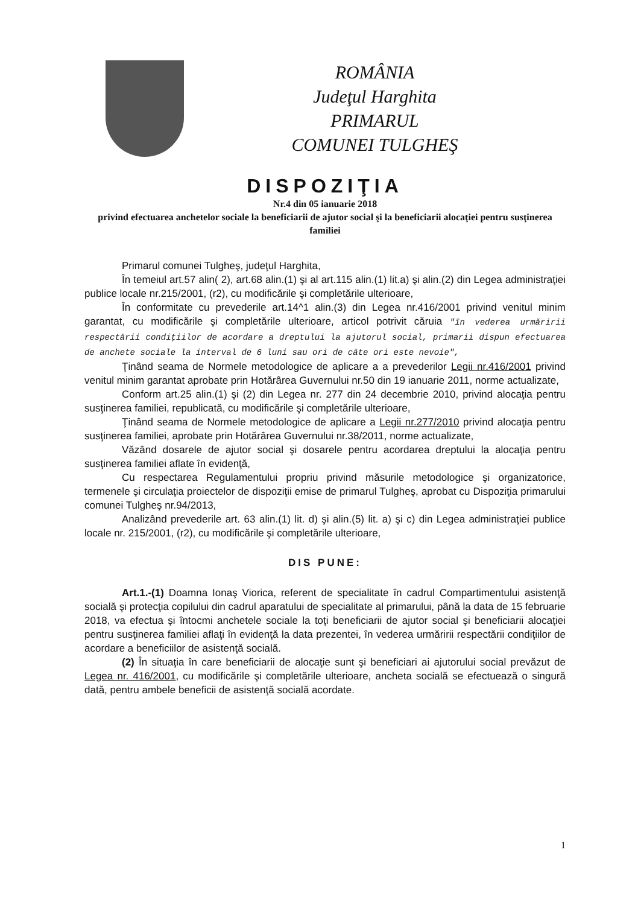ROMÂNIA
Judeţul Harghita
PRIMARUL
COMUNEI TULGHEŞ
DISPOZIŢIA
Nr.4 din 05 ianuarie 2018
privind efectuarea anchetelor sociale la beneficiarii de ajutor social şi la beneficiarii alocaţiei pentru susţinerea familiei
Primarul comunei Tulgheş, judeţul Harghita,
În temeiul art.57 alin( 2), art.68 alin.(1) şi al art.115 alin.(1) lit.a) şi alin.(2) din Legea administraţiei publice locale nr.215/2001, (r2), cu modificările şi completările ulterioare,
În conformitate cu prevederile art.14^1 alin.(3) din Legea nr.416/2001 privind venitul minim garantat, cu modificările şi completările ulterioare, articol potrivit căruia "în vederea urmăririi respectării condiţiilor de acordare a dreptului la ajutorul social, primarii dispun efectuarea de anchete sociale la interval de 6 luni sau ori de câte ori este nevoie",
Ţinând seama de Normele metodologice de aplicare a a prevederilor Legii nr.416/2001 privind venitul minim garantat aprobate prin Hotărârea Guvernului nr.50 din 19 ianuarie 2011, norme actualizate,
Conform art.25 alin.(1) şi (2) din Legea nr. 277 din 24 decembrie 2010, privind alocaţia pentru susţinerea familiei, republicată, cu modificările şi completările ulterioare,
Ţinând seama de Normele metodologice de aplicare a Legii nr.277/2010 privind alocaţia pentru susţinerea familiei, aprobate prin Hotărârea Guvernului nr.38/2011, norme actualizate,
Văzând dosarele de ajutor social şi dosarele pentru acordarea dreptului la alocaţia pentru susţinerea familiei aflate în evidenţă,
Cu respectarea Regulamentului propriu privind măsurile metodologice şi organizatorice, termenele şi circulaţia proiectelor de dispoziţii emise de primarul Tulgheş, aprobat cu Dispoziţia primarului comunei Tulgheş nr.94/2013,
Analizând prevederile art. 63 alin.(1) lit. d) şi alin.(5) lit. a) şi c) din Legea administraţiei publice locale nr. 215/2001, (r2), cu modificările şi completările ulterioare,
DIS PUNE:
Art.1.-(1) Doamna Ionaş Viorica, referent de specialitate în cadrul Compartimentului asistenţă socială şi protecţia copilului din cadrul aparatului de specialitate al primarului, până la data de 15 februarie 2018, va efectua şi întocmi anchetele sociale la toţi beneficiarii de ajutor social şi beneficiarii alocaţiei pentru susţinerea familiei aflaţi în evidenţă la data prezentei, în vederea urmăririi respectării condiţiilor de acordare a beneficiilor de asistenţă socială.
(2) În situaţia în care beneficiarii de alocaţie sunt şi beneficiari ai ajutorului social prevăzut de Legea nr. 416/2001, cu modificările şi completările ulterioare, ancheta socială se efectuează o singură dată, pentru ambele beneficii de asistenţă socială acordate.
1